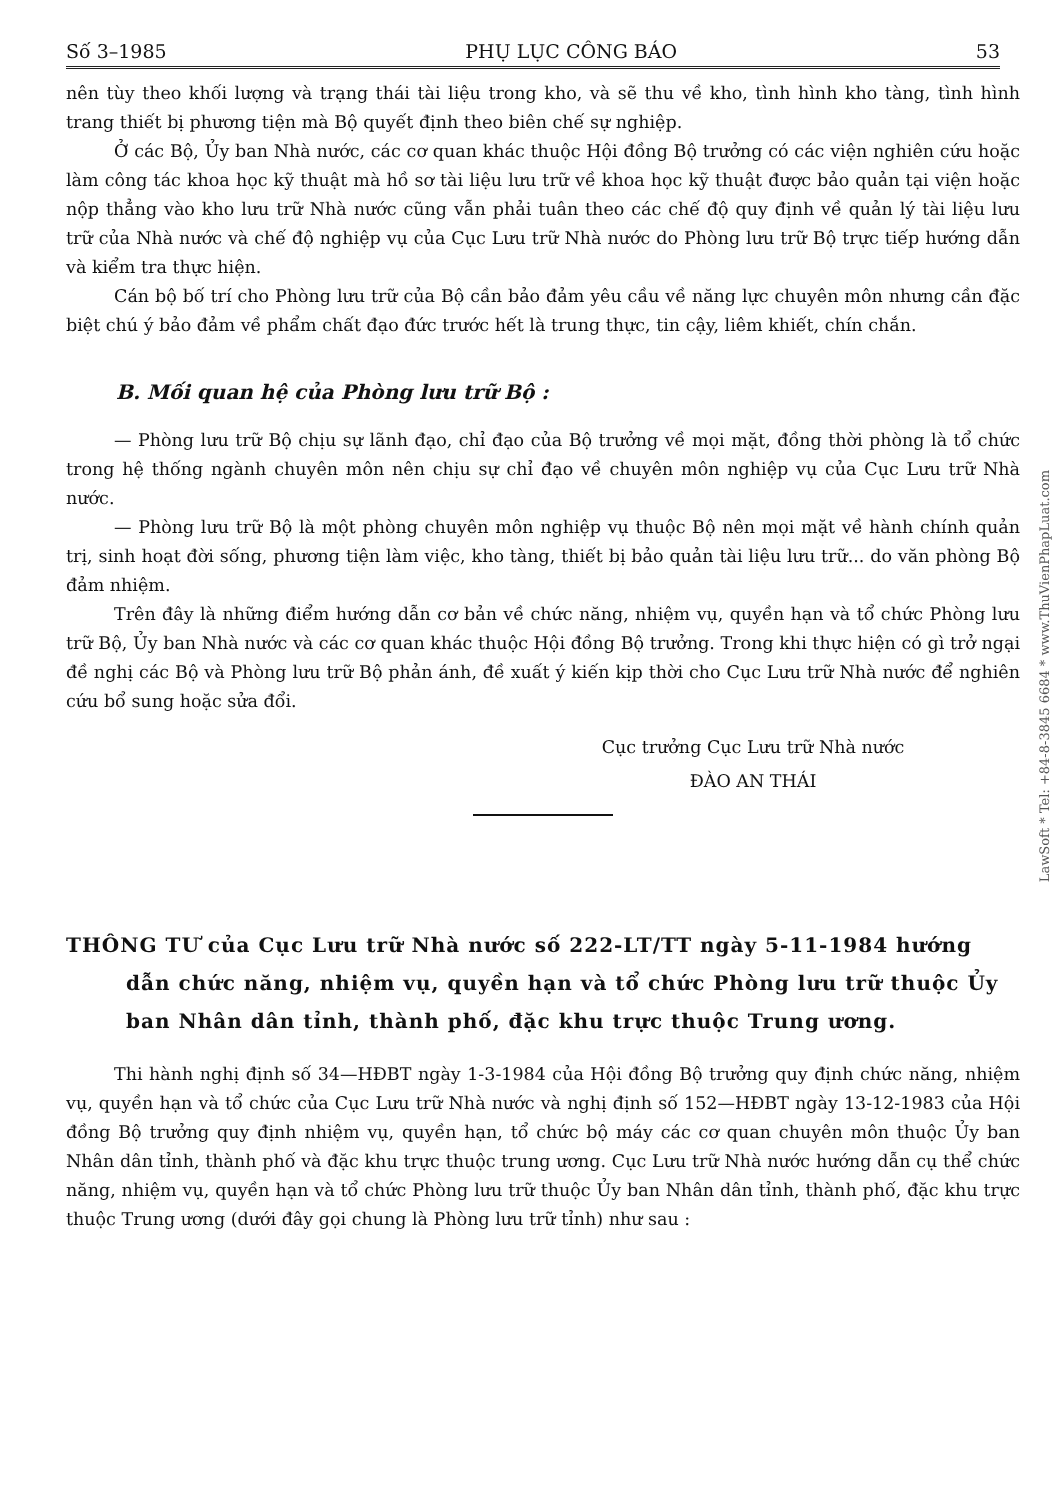Số 3–1985 PHỤ LỤC CÔNG BÁO 53
nên tùy theo khối lượng và trạng thái tài liệu trong kho, và sẽ thu về kho, tình hình kho tàng, tình hình trang thiết bị phương tiện mà Bộ quyết định theo biên chế sự nghiệp.
Ở các Bộ, Ủy ban Nhà nước, các cơ quan khác thuộc Hội đồng Bộ trưởng có các viện nghiên cứu hoặc làm công tác khoa học kỹ thuật mà hồ sơ tài liệu lưu trữ về khoa học kỹ thuật được bảo quản tại viện hoặc nộp thẳng vào kho lưu trữ Nhà nước cũng vẫn phải tuân theo các chế độ quy định về quản lý tài liệu lưu trữ của Nhà nước và chế độ nghiệp vụ của Cục Lưu trữ Nhà nước do Phòng lưu trữ Bộ trực tiếp hướng dẫn và kiểm tra thực hiện.
Cán bộ bố trí cho Phòng lưu trữ của Bộ cần bảo đảm yêu cầu về năng lực chuyên môn nhưng cần đặc biệt chú ý bảo đảm về phẩm chất đạo đức trước hết là trung thực, tin cậy, liêm khiết, chín chắn.
B. Mối quan hệ của Phòng lưu trữ Bộ :
— Phòng lưu trữ Bộ chịu sự lãnh đạo, chỉ đạo của Bộ trưởng về mọi mặt, đồng thời phòng là tổ chức trong hệ thống ngành chuyên môn nên chịu sự chỉ đạo về chuyên môn nghiệp vụ của Cục Lưu trữ Nhà nước.
— Phòng lưu trữ Bộ là một phòng chuyên môn nghiệp vụ thuộc Bộ nên mọi mặt về hành chính quản trị, sinh hoạt đời sống, phương tiện làm việc, kho tàng, thiết bị bảo quản tài liệu lưu trữ... do văn phòng Bộ đảm nhiệm.
Trên đây là những điểm hướng dẫn cơ bản về chức năng, nhiệm vụ, quyền hạn và tổ chức Phòng lưu trữ Bộ, Ủy ban Nhà nước và các cơ quan khác thuộc Hội đồng Bộ trưởng. Trong khi thực hiện có gì trở ngại đề nghị các Bộ và Phòng lưu trữ Bộ phản ánh, đề xuất ý kiến kịp thời cho Cục Lưu trữ Nhà nước để nghiên cứu bổ sung hoặc sửa đổi.
Cục trưởng Cục Lưu trữ Nhà nước
ĐÀO AN THÁI
THÔNG TƯ của Cục Lưu trữ Nhà nước số 222-LT/TT ngày 5-11-1984 hướng dẫn chức năng, nhiệm vụ, quyền hạn và tổ chức Phòng lưu trữ thuộc Ủy ban Nhân dân tỉnh, thành phố, đặc khu trực thuộc Trung ương.
Thi hành nghị định số 34—HĐBT ngày 1-3-1984 của Hội đồng Bộ trưởng quy định chức năng, nhiệm vụ, quyền hạn và tổ chức của Cục Lưu trữ Nhà nước và nghị định số 152—HĐBT ngày 13-12-1983 của Hội đồng Bộ trưởng quy định nhiệm vụ, quyền hạn, tổ chức bộ máy các cơ quan chuyên môn thuộc Ủy ban Nhân dân tỉnh, thành phố và đặc khu trực thuộc trung ương. Cục Lưu trữ Nhà nước hướng dẫn cụ thể chức năng, nhiệm vụ, quyền hạn và tổ chức Phòng lưu trữ thuộc Ủy ban Nhân dân tỉnh, thành phố, đặc khu trực thuộc Trung ương (dưới đây gọi chung là Phòng lưu trữ tỉnh) như sau :
LawSoft * Tel: +84-8-3845 6684 * www.ThuVienPhapLuat.com